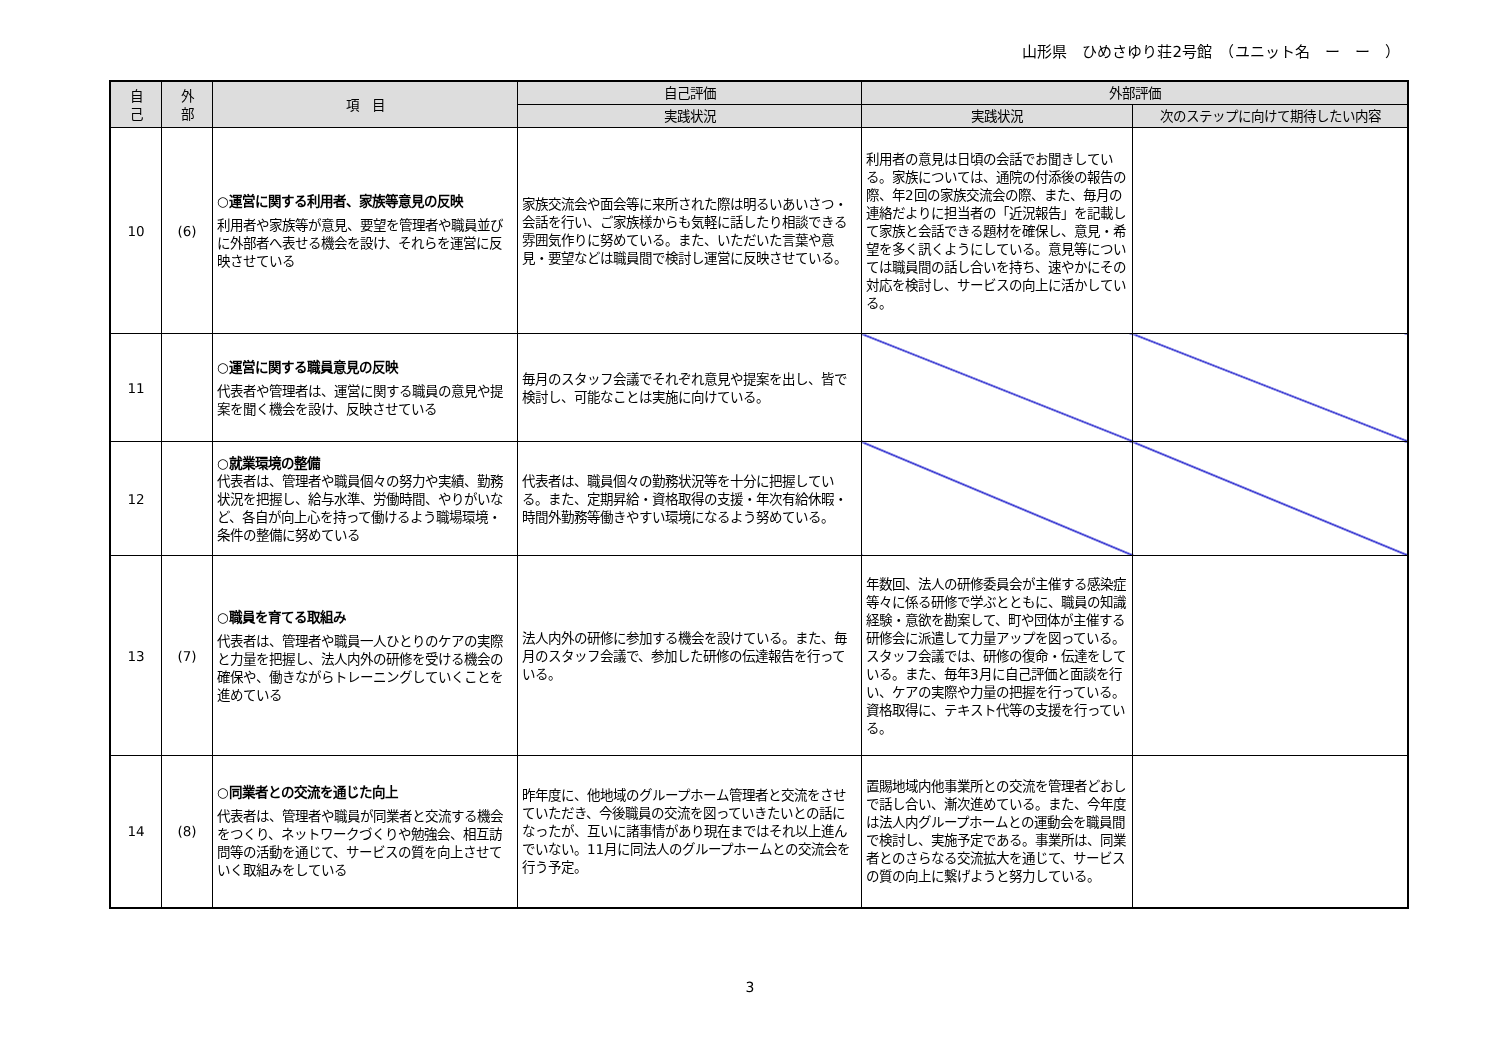山形県　ひめさゆり荘2号館　（ユニット名　ー　ー　）
| 自 己 | 外 部 | 項 目 | 自己評価 | 外部評価 | |
| --- | --- | --- | --- | --- | --- |
| | | | 実践状況 | 実践状況 | 次のステップに向けて期待したい内容 |
| 10 | (6) | ○運営に関する利用者、家族等意見の反映 利用者や家族等が意見、要望を管理者や職員並びに外部者へ表せる機会を設け、それらを運営に反映させている | 家族交流会や面会等に来所された際は明るいあいさつ・会話を行い、ご家族様からも気軽に話したり相談できる雰囲気作りに努めている。また、いただいた言葉や意見・要望などは職員間で検討し運営に反映させている。 | 利用者の意見は日頃の会話でお聞きしている。家族については、通院の付添後の報告の際、年2回の家族交流会の際、また、毎月の連絡だよりに担当者の「近況報告」を記載して家族と会話できる題材を確保し、意見・希望を多く訊くようにしている。意見等については職員間の話し合いを持ち、速やかにその対応を検討し、サービスの向上に活かしている。 | |
| 11 | | ○運営に関する職員意見の反映 代表者や管理者は、運営に関する職員の意見や提案を聞く機会を設け、反映させている | 毎月のスタッフ会議でそれぞれ意見や提案を出し、皆で検討し、可能なことは実施に向けている。 | | |
| 12 | | ○就業環境の整備 代表者は、管理者や職員個々の努力や実績、勤務状況を把握し、給与水準、労働時間、やりがいなど、各自が向上心を持って働けるよう職場環境・条件の整備に努めている | 代表者は、職員個々の勤務状況等を十分に把握している。また、定期昇給・資格取得の支援・年次有給休暇・時間外勤務等働きやすい環境になるよう努めている。 | | |
| 13 | (7) | ○職員を育てる取組み 代表者は、管理者や職員一人ひとりのケアの実際と力量を把握し、法人内外の研修を受ける機会の確保や、働きながらトレーニングしていくことを進めている | 法人内外の研修に参加する機会を設けている。また、毎月のスタッフ会議で、参加した研修の伝達報告を行っている。 | 年数回、法人の研修委員会が主催する感染症等々に係る研修で学ぶとともに、職員の知識経験・意欲を勘案して、町や団体が主催する研修会に派遣して力量アップを図っている。スタッフ会議では、研修の復命・伝達をしている。また、毎年3月に自己評価と面談を行い、ケアの実際や力量の把握を行っている。資格取得に、テキスト代等の支援を行っている。 | |
| 14 | (8) | ○同業者との交流を通じた向上 代表者は、管理者や職員が同業者と交流する機会をつくり、ネットワークづくりや勉強会、相互訪問等の活動を通じて、サービスの質を向上させていく取組みをしている | 昨年度に、他地域のグループホーム管理者と交流をさせていただき、今後職員の交流を図っていきたいとの話になったが、互いに諸事情があり現在まではそれ以上進んでいない。11月に同法人のグループホームとの交流会を行う予定。 | 置賜地域内他事業所との交流を管理者どおしで話し合い、漸次進めている。また、今年度は法人内グループホームとの運動会を職員間で検討し、実施予定である。事業所は、同業者とのさらなる交流拡大を通じて、サービスの質の向上に繋げようと努力している。 | |
3